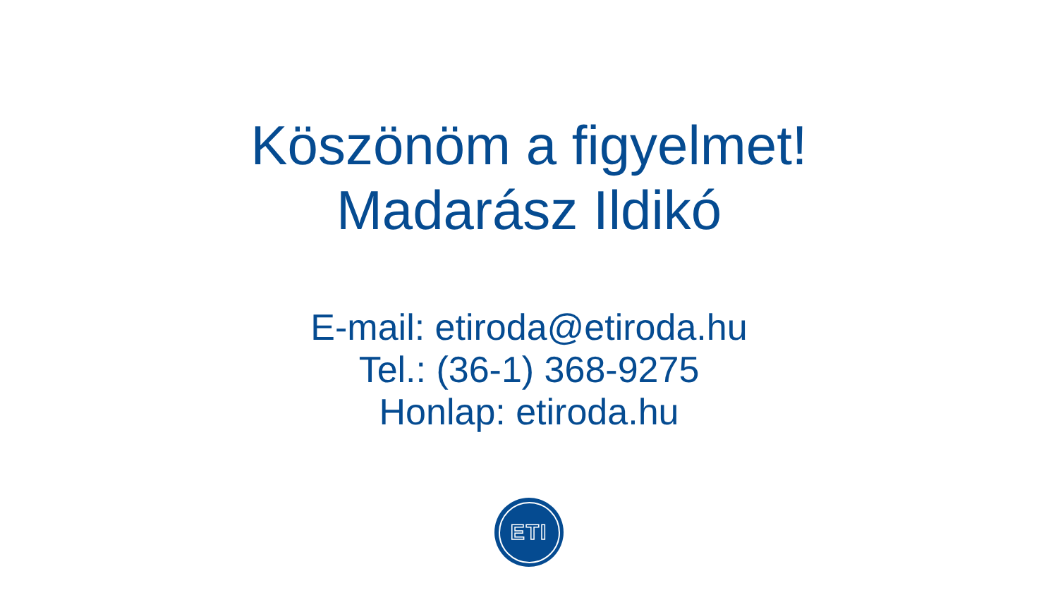Köszönöm a figyelmet!
Madarász Ildikó
E-mail: etiroda@etiroda.hu
Tel.: (36-1) 368-9275
Honlap: etiroda.hu
ETI